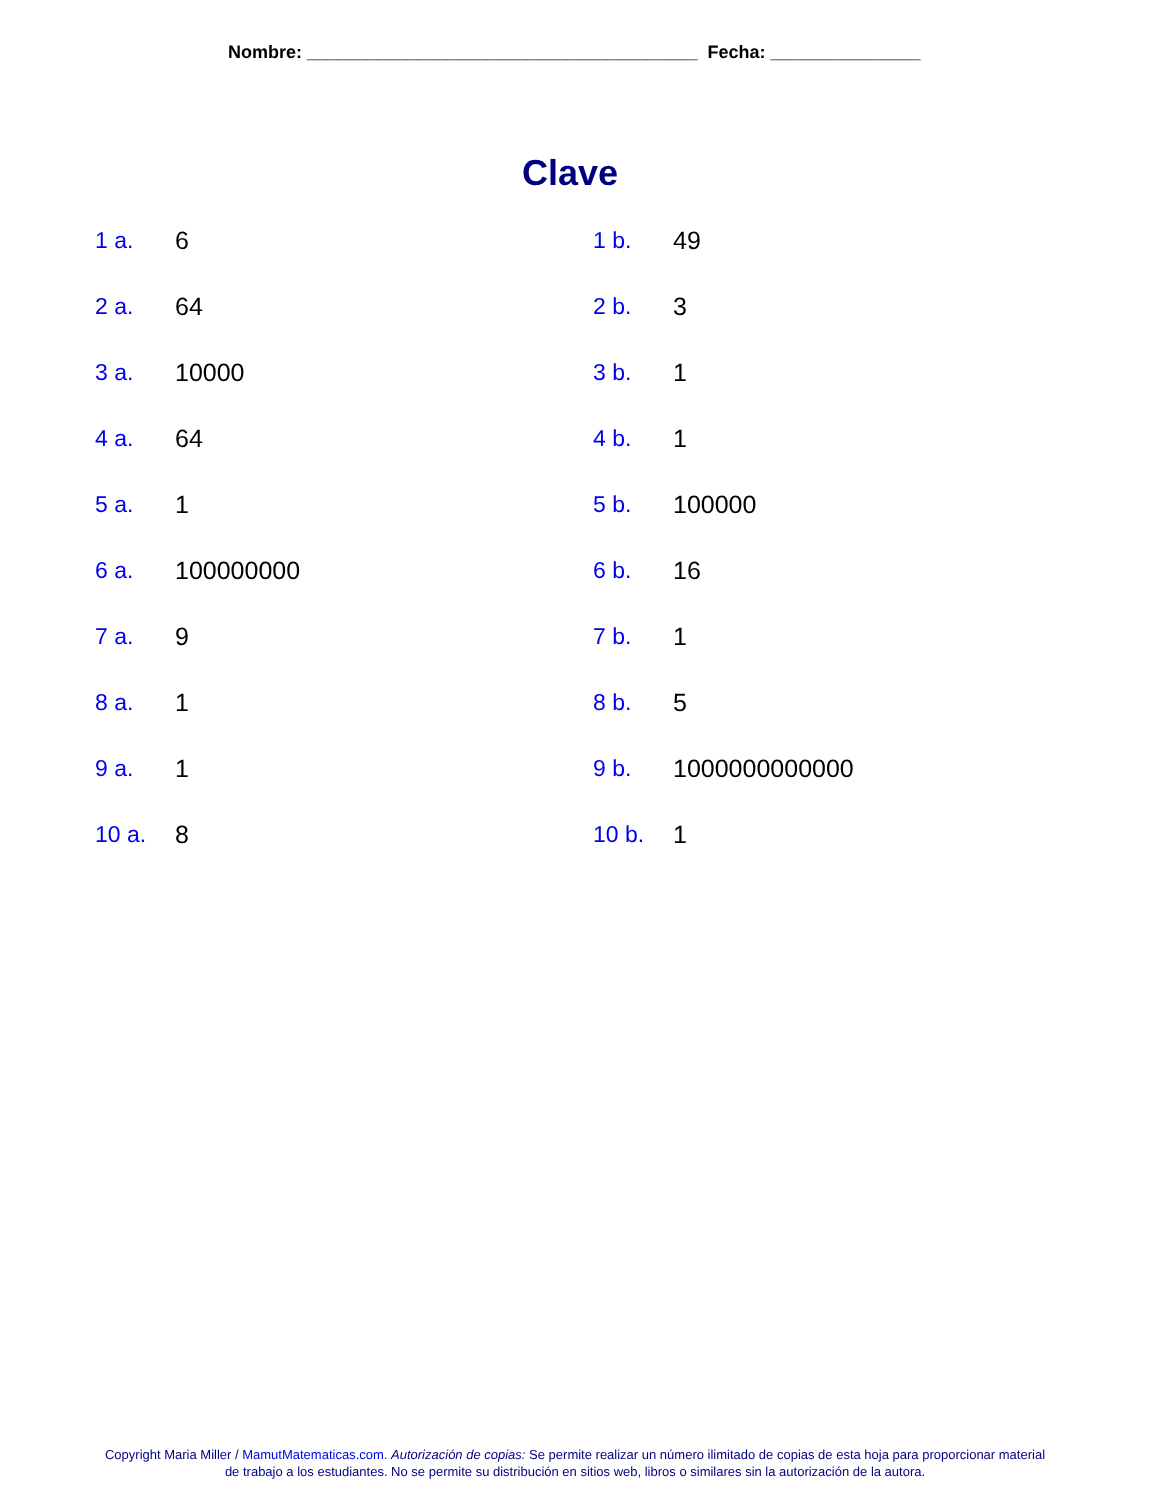Nombre: _______________________________________ Fecha: _______________
Clave
1 a.
6
1 b.
49
2 a.
64
2 b.
3
3 a.
10000
3 b.
1
4 a.
64
4 b.
1
5 a.
1
5 b.
100000
6 a.
100000000
6 b.
16
7 a.
9
7 b.
1
8 a.
1
8 b.
5
9 a.
1
9 b.
1000000000000
10 a.
8
10 b.
1
Copyright Maria Miller / MamutMatematicas.com. Autorización de copias: Se permite realizar un número ilimitado de copias de esta hoja para proporcionar material
de trabajo a los estudiantes. No se permite su distribución en sitios web, libros o similares sin la autorización de la autora.